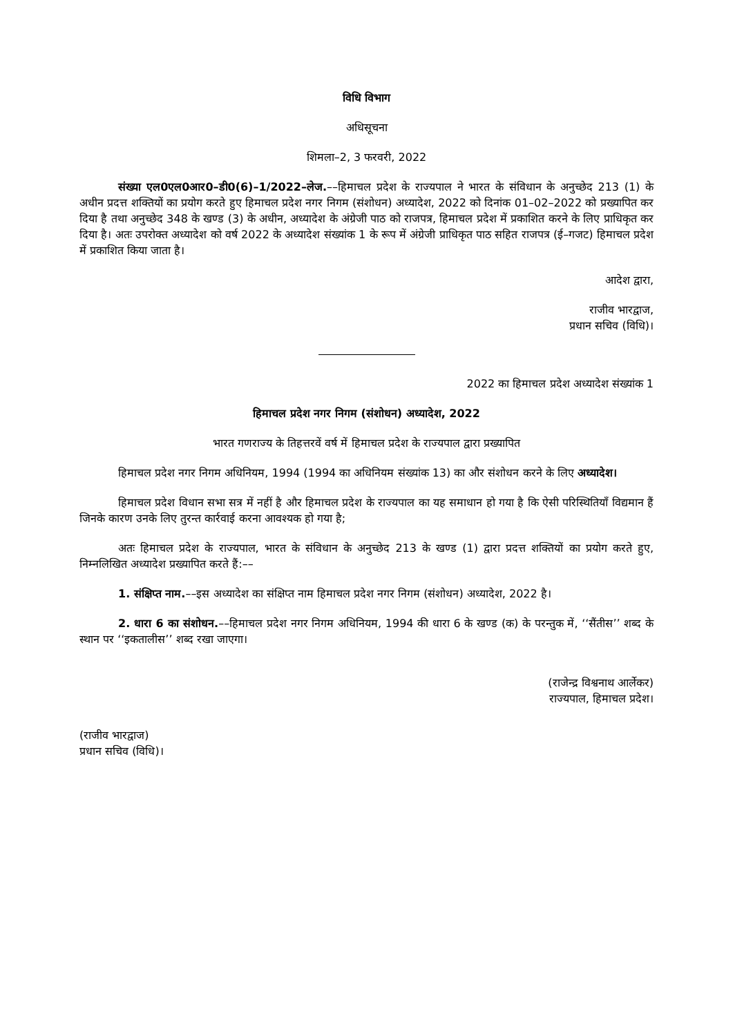विधि विभाग
अधिसूचना
शिमला–2, 3 फरवरी, 2022
संख्या एल0एल0आर0–डी0(6)–1/2022–लेज.––हिमाचल प्रदेश के राज्यपाल ने भारत के संविधान के अनुच्छेद 213 (1) के अधीन प्रदत्त शक्तियों का प्रयोग करते हुए हिमाचल प्रदेश नगर निगम (संशोधन) अध्यादेश, 2022 को दिनांक 01–02–2022 को प्रख्यापित कर दिया है तथा अनुच्छेद 348 के खण्ड (3) के अधीन, अध्यादेश के अंग्रेजी पाठ को राजपत्र, हिमाचल प्रदेश में प्रकाशित करने के लिए प्राधिकृत कर दिया है। अतः उपरोक्त अध्यादेश को वर्ष 2022 के अध्यादेश संख्यांक 1 के रूप में अंग्रेजी प्राधिकृत पाठ सहित राजपत्र (ई–गजट) हिमाचल प्रदेश में प्रकाशित किया जाता है।
आदेश द्वारा,
राजीव भारद्वाज,
प्रधान सचिव (विधि)।
2022 का हिमाचल प्रदेश अध्यादेश संख्यांक 1
हिमाचल प्रदेश नगर निगम (संशोधन) अध्यादेश, 2022
भारत गणराज्य के तिहत्तरवें वर्ष में हिमाचल प्रदेश के राज्यपाल द्वारा प्रख्यापित
हिमाचल प्रदेश नगर निगम अधिनियम, 1994 (1994 का अधिनियम संख्यांक 13) का और संशोधन करने के लिए अध्यादेश।
हिमाचल प्रदेश विधान सभा सत्र में नहीं है और हिमाचल प्रदेश के राज्यपाल का यह समाधान हो गया है कि ऐसी परिस्थितियाँ विद्यमान हैं जिनके कारण उनके लिए तुरन्त कार्रवाई करना आवश्यक हो गया है;
अतः हिमाचल प्रदेश के राज्यपाल, भारत के संविधान के अनुच्छेद 213 के खण्ड (1) द्वारा प्रदत्त शक्तियों का प्रयोग करते हुए, निम्नलिखित अध्यादेश प्रख्यापित करते हैं:––
1. संक्षिप्त नाम.––इस अध्यादेश का संक्षिप्त नाम हिमाचल प्रदेश नगर निगम (संशोधन) अध्यादेश, 2022 है।
2. धारा 6 का संशोधन.––हिमाचल प्रदेश नगर निगम अधिनियम, 1994 की धारा 6 के खण्ड (क) के परन्तुक में, ‘‘सैंतीस’’ शब्द के स्थान पर ‘‘इकतालीस’’ शब्द रखा जाएगा।
(राजेन्द्र विश्वनाथ आर्लेकर)
राज्यपाल, हिमाचल प्रदेश।
(राजीव भारद्वाज)
प्रधान सचिव (विधि)।